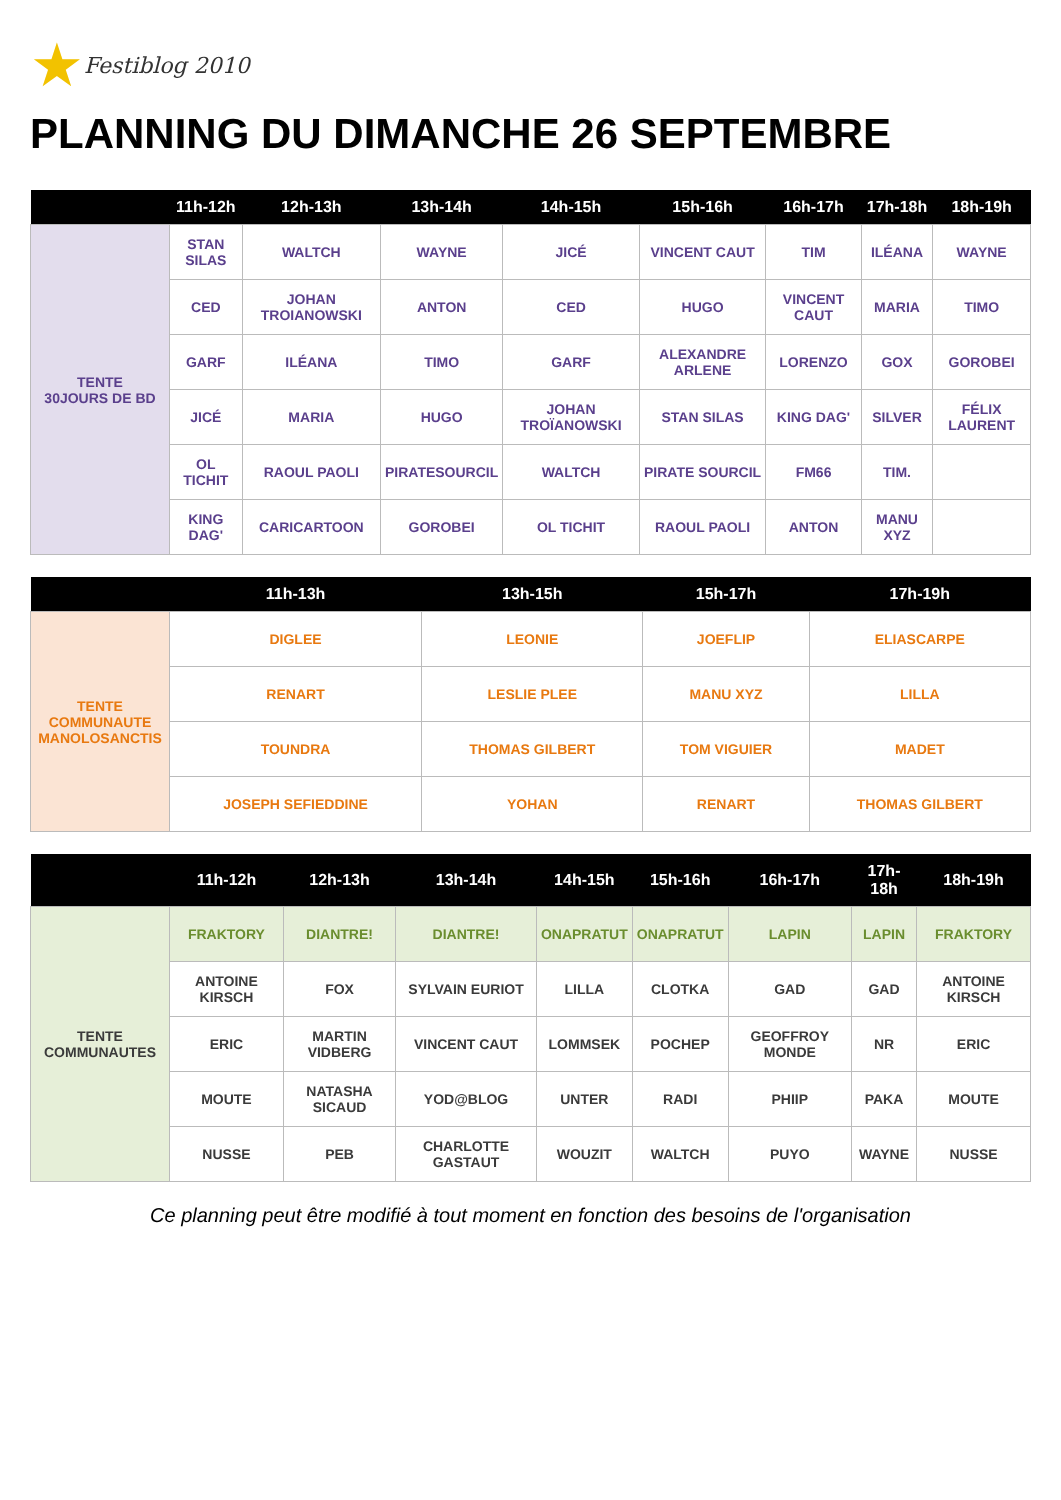★Festiblog 2010
PLANNING DU DIMANCHE 26 SEPTEMBRE
| | 11h-12h | 12h-13h | 13h-14h | 14h-15h | 15h-16h | 16h-17h | 17h-18h | 18h-19h |
| --- | --- | --- | --- | --- | --- | --- | --- | --- |
| TENTE 30JOURS DE BD | STAN SILAS | WALTCH | WAYNE | JICÉ | VINCENT CAUT | TIM | ILÉANA | WAYNE |
| | CED | JOHAN TROIANOWSKI | ANTON | CED | HUGO | VINCENT CAUT | MARIA | TIMO |
| | GARF | ILÉANA | TIMO | GARF | ALEXANDRE ARLENE | LORENZO | GOX | GOROBEI |
| | JICÉ | MARIA | HUGO | JOHAN TROÏANOWSKI | STAN SILAS | KING DAG' | SILVER | FÉLIX LAURENT |
| | OL TICHIT | RAOUL PAOLI | PIRATESOURCIL | WALTCH | PIRATE SOURCIL | FM66 | TIM. | |
| | KING DAG' | CARICARTOON | GOROBEI | OL TICHIT | RAOUL PAOLI | ANTON | MANU XYZ | |
| | 11h-13h | 13h-15h | 15h-17h | 17h-19h |
| --- | --- | --- | --- | --- |
| TENTE COMMUNAUTE MANOLOSANCTIS | DIGLEE | LEONIE | JOEFLIP | ELIASCARPE |
| | RENART | LESLIE PLEE | MANU XYZ | LILLA |
| | TOUNDRA | THOMAS GILBERT | TOM VIGUIER | MADET |
| | JOSEPH SEFIEDDINE | YOHAN | RENART | THOMAS GILBERT |
| | 11h-12h | 12h-13h | 13h-14h | 14h-15h | 15h-16h | 16h-17h | 17h-18h | 18h-19h |
| --- | --- | --- | --- | --- | --- | --- | --- | --- |
| TENTE COMMUNAUTES | FRAKTORY | DIANTRE! | DIANTRE! | ONAPRATUT | ONAPRATUT | LAPIN | LAPIN | FRAKTORY |
| | ANTOINE KIRSCH | FOX | SYLVAIN EURIOT | LILLA | CLOTKA | GAD | GAD | ANTOINE KIRSCH |
| | ERIC | MARTIN VIDBERG | VINCENT CAUT | LOMMSEK | POCHEP | GEOFFROY MONDE | NR | ERIC |
| | MOUTE | NATASHA SICAUD | YOD@BLOG | UNTER | RADI | PHIIP | PAKA | MOUTE |
| | NUSSE | PEB | CHARLOTTE GASTAUT | WOUZIT | WALTCH | PUYO | WAYNE | NUSSE |
Ce planning peut être modifié à tout moment en fonction des besoins de l'organisation